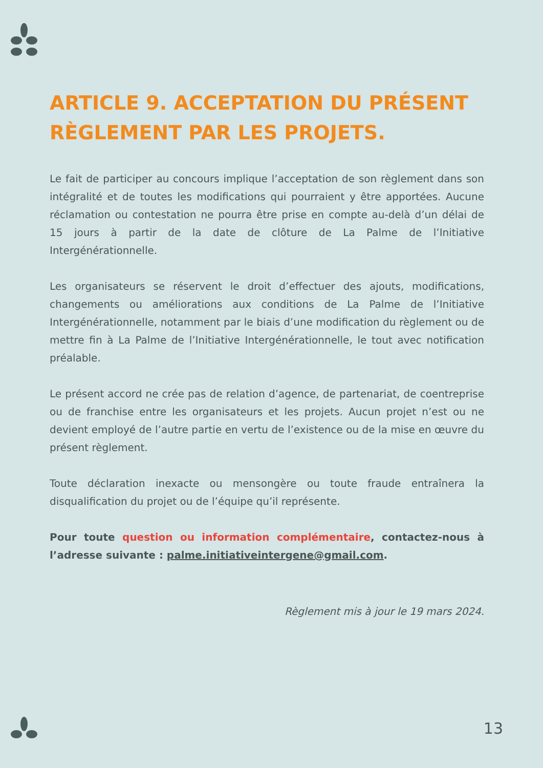ARTICLE 9. ACCEPTATION DU PRÉSENT RÈGLEMENT PAR LES PROJETS.
Le fait de participer au concours implique l’acceptation de son règlement dans son intégralité et de toutes les modifications qui pourraient y être apportées. Aucune réclamation ou contestation ne pourra être prise en compte au-delà d’un délai de 15 jours à partir de la date de clôture de La Palme de l’Initiative Intergénérationnelle.
Les organisateurs se réservent le droit d’effectuer des ajouts, modifications, changements ou améliorations aux conditions de La Palme de l’Initiative Intergénérationnelle, notamment par le biais d’une modification du règlement ou de mettre fin à La Palme de l’Initiative Intergénérationnelle, le tout avec notification préalable.
Le présent accord ne crée pas de relation d’agence, de partenariat, de coentreprise ou de franchise entre les organisateurs et les projets. Aucun projet n’est ou ne devient employé de l’autre partie en vertu de l’existence ou de la mise en œuvre du présent règlement.
Toute déclaration inexacte ou mensongère ou toute fraude entraînera la disqualification du projet ou de l’équipe qu’il représente.
Pour toute question ou information complémentaire, contactez-nous à l’adresse suivante : palme.initiativeintergene@gmail.com.
Règlement mis à jour le 19 mars 2024.
13